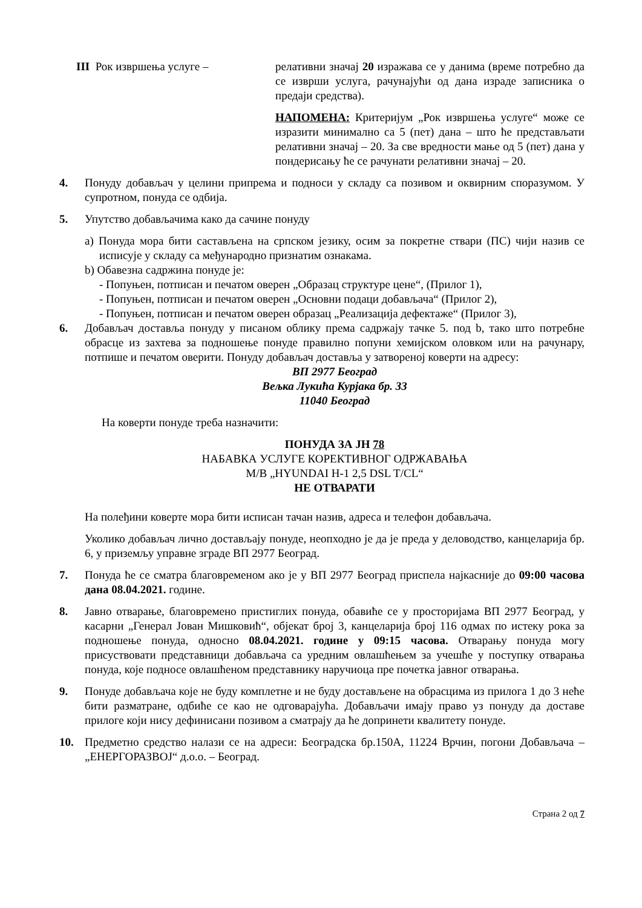III Рок извршења услуге – релативни значај 20 изражава се у данима (време потребно да се изврши услуга, рачунајући од дана израде записника о предаји средства).
НАПОМЕНА: Критеријум „Рок извршења услуге“ може се изразити минимално са 5 (пет) дана – што ће представљати релативни значај – 20. За све вредности мање од 5 (пет) дана у пондерисању ће се рачунати релативни значај – 20.
4. Понуду добављач у целини припрема и подноси у складу са позивом и оквирним споразумом. У супротном, понуда се одбија.
5. Упутство добављачима како да сачине понуду
а) Понуда мора бити састављена на српском језику, осим за покретне ствари (ПС) чији назив се исписује у складу са међународно признатим ознакама.
b) Обавезна садржина понуде је:
- Попуњен, потписан и печатом оверен „Образац структуре цене“, (Прилог 1),
- Попуњен, потписан и печатом оверен „Основни подаци добављача“ (Прилог 2),
- Попуњен, потписан и печатом оверен образац „Реализација дефектаже“ (Прилог 3),
6. Добављач доставља понуду у писаном облику према садржају тачке 5. под b, тако што потребне обрасце из захтева за подношење понуде правилно попуни хемијском оловком или на рачунару, потпише и печатом оверити. Понуду добављач доставља у затвореној коверти на адресу:
ВП 2977 Београд
Вељка Лукића Курјака бр. 33
11040 Београд
На коверти понуде треба назначити:
ПОНУДА ЗА ЈН 78
НАБАВКА УСЛУГЕ КОРЕКТИВНОГ ОДРЖАВАЊА
М/В „HYUNDAI H-1 2,5 DSL T/CL“
НЕ ОТВАРАТИ
На полеђини коверте мора бити исписан тачан назив, адреса и телефон добављача.
Уколико добављач лично достављају понуде, неопходно је да је преда у деловодство, канцеларија бр. 6, у приземљу управне зграде ВП 2977 Београд.
7. Понуда ће се сматра благовременом ако је у ВП 2977 Београд приспела најкасније до 09:00 часова дана 08.04.2021. године.
8. Јавно отварање, благовремено пристиглих понуда, обавиће се у просторијама ВП 2977 Београд, у касарни „Генерал Јован Мишковић“, објекат број 3, канцеларија број 116 одмах по истеку рока за подношење понуда, односно 08.04.2021. године у 09:15 часова. Отварању понуда могу присуствовати представници добављача са уредним овлашћењем за учешће у поступку отварања понуда, које подносе овлашћеном представнику наручиоца пре почетка јавног отварања.
9. Понуде добављача које не буду комплетне и не буду достављене на обрасцима из прилога 1 до 3 неће бити разматране, одбиће се као не одговарајућа. Добављачи имају право уз понуду да доставе прилоге који нису дефинисани позивом а сматрају да ће допринети квалитету понуде.
10. Предметно средство налази се на адреси: Београдска бр.150А, 11224 Врчин, погони Добављача – „ЕНЕРГОРАЗВОЈ“ д.о.о. – Београд.
Страна 2 од 7